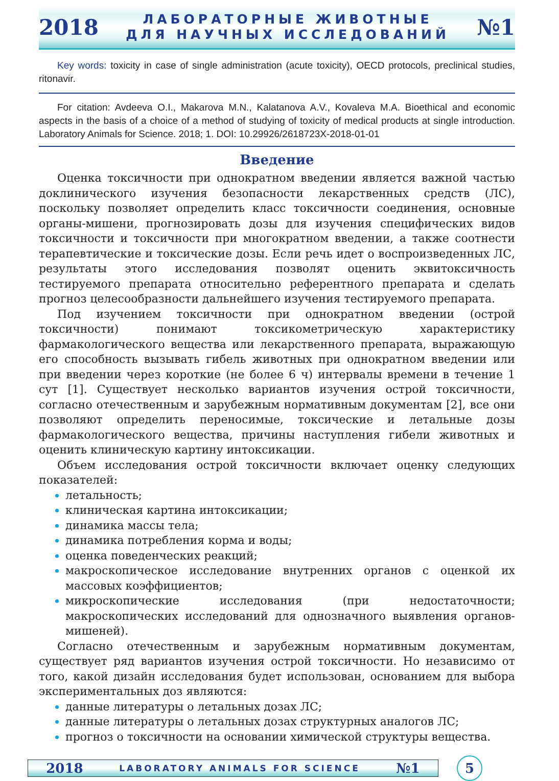2018
ЛАБОРАТОРНЫЕ ЖИВОТНЫЕ
ДЛЯ НАУЧНЫХ ИССЛЕДОВАНИЙ
№1
Key words: toxicity in case of single administration (acute toxicity), OECD protocols, preclinical studies, ritonavir.
For citation: Avdeeva O.I., Makarova M.N., Kalatanova A.V., Kovaleva M.A. Bioethical and economic aspects in the basis of a choice of a method of studying of toxicity of medical products at single introduction. Laboratory Animals for Science. 2018; 1. DOI: 10.29926/2618723X-2018-01-01
Введение
Оценка токсичности при однократном введении является важной частью доклинического изучения безопасности лекарственных средств (ЛС), поскольку позволяет определить класс токсичности соединения, основные органы-мишени, прогнозировать дозы для изучения специфических видов токсичности и токсичности при многократном введении, а также соотнести терапевтические и токсические дозы. Если речь идет о воспроизведенных ЛС, результаты этого исследования позволят оценить эквитоксичность тестируемого препарата относительно референтного препарата и сделать прогноз целесообразности дальнейшего изучения тестируемого препарата.
Под изучением токсичности при однократном введении (острой токсичности) понимают токсикометрическую характеристику фармакологического вещества или лекарственного препарата, выражающую его способность вызывать гибель животных при однократном введении или при введении через короткие (не более 6 ч) интервалы времени в течение 1 сут [1]. Существует несколько вариантов изучения острой токсичности, согласно отечественным и зарубежным нормативным документам [2], все они позволяют определить переносимые, токсические и летальные дозы фармакологического вещества, причины наступления гибели животных и оценить клиническую картину интоксикации.
Объем исследования острой токсичности включает оценку следующих показателей:
летальность;
клиническая картина интоксикации;
динамика массы тела;
динамика потребления корма и воды;
оценка поведенческих реакций;
макроскопическое исследование внутренних органов с оценкой их массовых коэффициентов;
микроскопические исследования (при недостаточности; макроскопических исследований для однозначного выявления органов-мишеней).
Согласно отечественным и зарубежным нормативным документам, существует ряд вариантов изучения острой токсичности. Но независимо от того, какой дизайн исследования будет использован, основанием для выбора экспериментальных доз являются:
данные литературы о летальных дозах ЛС;
данные литературы о летальных дозах структурных аналогов ЛС;
прогноз о токсичности на основании химической структуры вещества.
2018 LABORATORY ANIMALS FOR SCIENCE №1
5